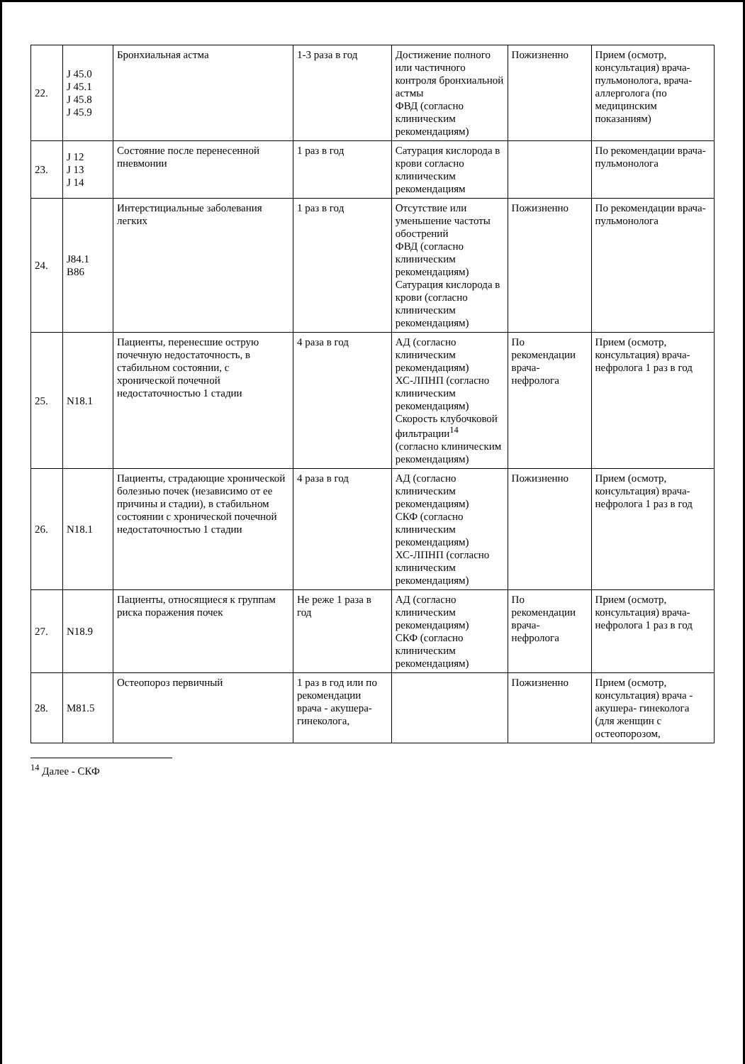| 22. | J 45.0 J 45.1 J 45.8 J 45.9 | Бронхиальная астма | 1-3 раза в год | Достижение полного или частичного контроля бронхиальной астмы ФВД (согласно клиническим рекомендациям) | Пожизненно | Прием (осмотр, консультация) врача-пульмонолога, врача-аллерголога (по медицинским показаниям) |
| 23. | J 12 J 13 J 14 | Состояние после перенесенной пневмонии | 1 раз в год | Сатурация кислорода в крови согласно клиническим рекомендациям | | По рекомендации врача-пульмонолога |
| 24. | J84.1 B86 | Интерстициальные заболевания легких | 1 раз в год | Отсутствие или уменьшение частоты обострений ФВД (согласно клиническим рекомендациям) Сатурация кислорода в крови (согласно клиническим рекомендациям) | Пожизненно | По рекомендации врача-пульмонолога |
| 25. | N18.1 | Пациенты, перенесшие острую почечную недостаточность, в стабильном состоянии, с хронической почечной недостаточностью 1 стадии | 4 раза в год | АД (согласно клиническим рекомендациям) ХС-ЛПНП (согласно клиническим рекомендациям) Скорость клубочковой фильтрации<sup>14</sup> (согласно клиническим рекомендациям) | По рекомендации врача-нефролога | Прием (осмотр, консультация) врача-нефролога 1 раз в год |
| 26. | N18.1 | Пациенты, страдающие хронической болезнью почек (независимо от ее причины и стадии), в стабильном состоянии с хронической почечной недостаточностью 1 стадии | 4 раза в год | АД (согласно клиническим рекомендациям) СКФ (согласно клиническим рекомендациям) ХС-ЛПНП (согласно клиническим рекомендациям) | Пожизненно | Прием (осмотр, консультация) врача-нефролога 1 раз в год |
| 27. | N18.9 | Пациенты, относящиеся к группам риска поражения почек | Не реже 1 раза в год | АД (согласно клиническим рекомендациям) СКФ (согласно клиническим рекомендациям) | По рекомендации врача-нефролога | Прием (осмотр, консультация) врача-нефролога 1 раз в год |
| 28. | M81.5 | Остеопороз первичный | 1 раз в год или по рекомендации врача - акушера-гинеколога, | | Пожизненно | Прием (осмотр, консультация) врача - акушера- гинеколога (для женщин с остеопорозом, |
<sup>14</sup> Далее - СКФ